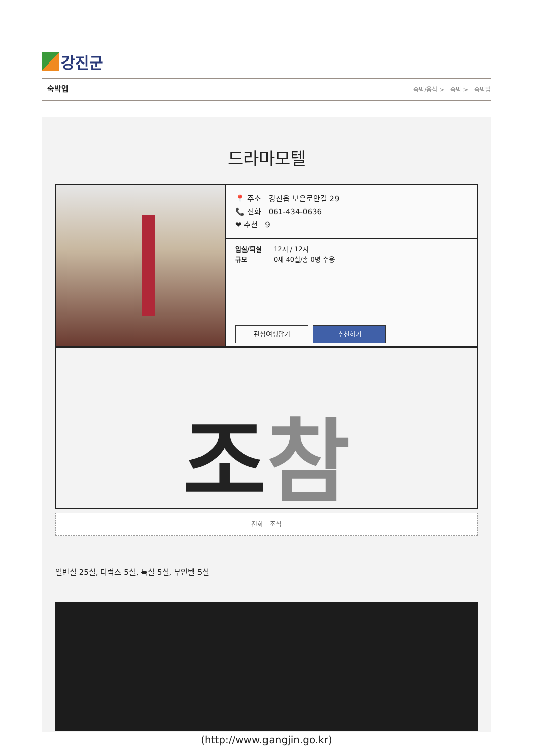강진군
숙박업 숙박/음식 > 숙박 > 숙박업
드라마모텔
📍 주소 강진읍 보은로안길 29
📞 전화 061-434-0636
❤ 추천 9
입실/퇴실 12시 / 12시
규모 0채 40실/총 0명 수용
관심여행담기 추천하기
조 참
전화 조식
일반실 25실, 디럭스 5실, 특실 5실, 무인텔 5실
(http://www.gangjin.go.kr)